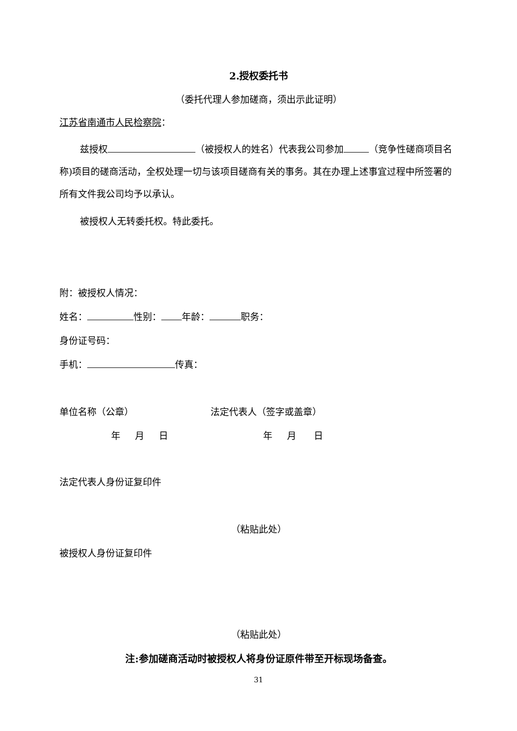2.授权委托书
（委托代理人参加磋商，须出示此证明）
江苏省南通市人民检察院：
兹授权 （被授权人的姓名）代表我公司参加 （竞争性磋商项目名称)项目的磋商活动，全权处理一切与该项目磋商有关的事务。其在办理上述事宜过程中所签署的所有文件我公司均予以承认。
被授权人无转委托权。特此委托。
附：被授权人情况：
姓名： 性别： 年龄： 职务：
身份证号码：
手机： 传真：
单位名称（公章） 法定代表人（签字或盖章）
年 月 日 年 月 日
法定代表人身份证复印件
（粘贴此处）
被授权人身份证复印件
（粘贴此处）
注:参加磋商活动时被授权人将身份证原件带至开标现场备查。
31